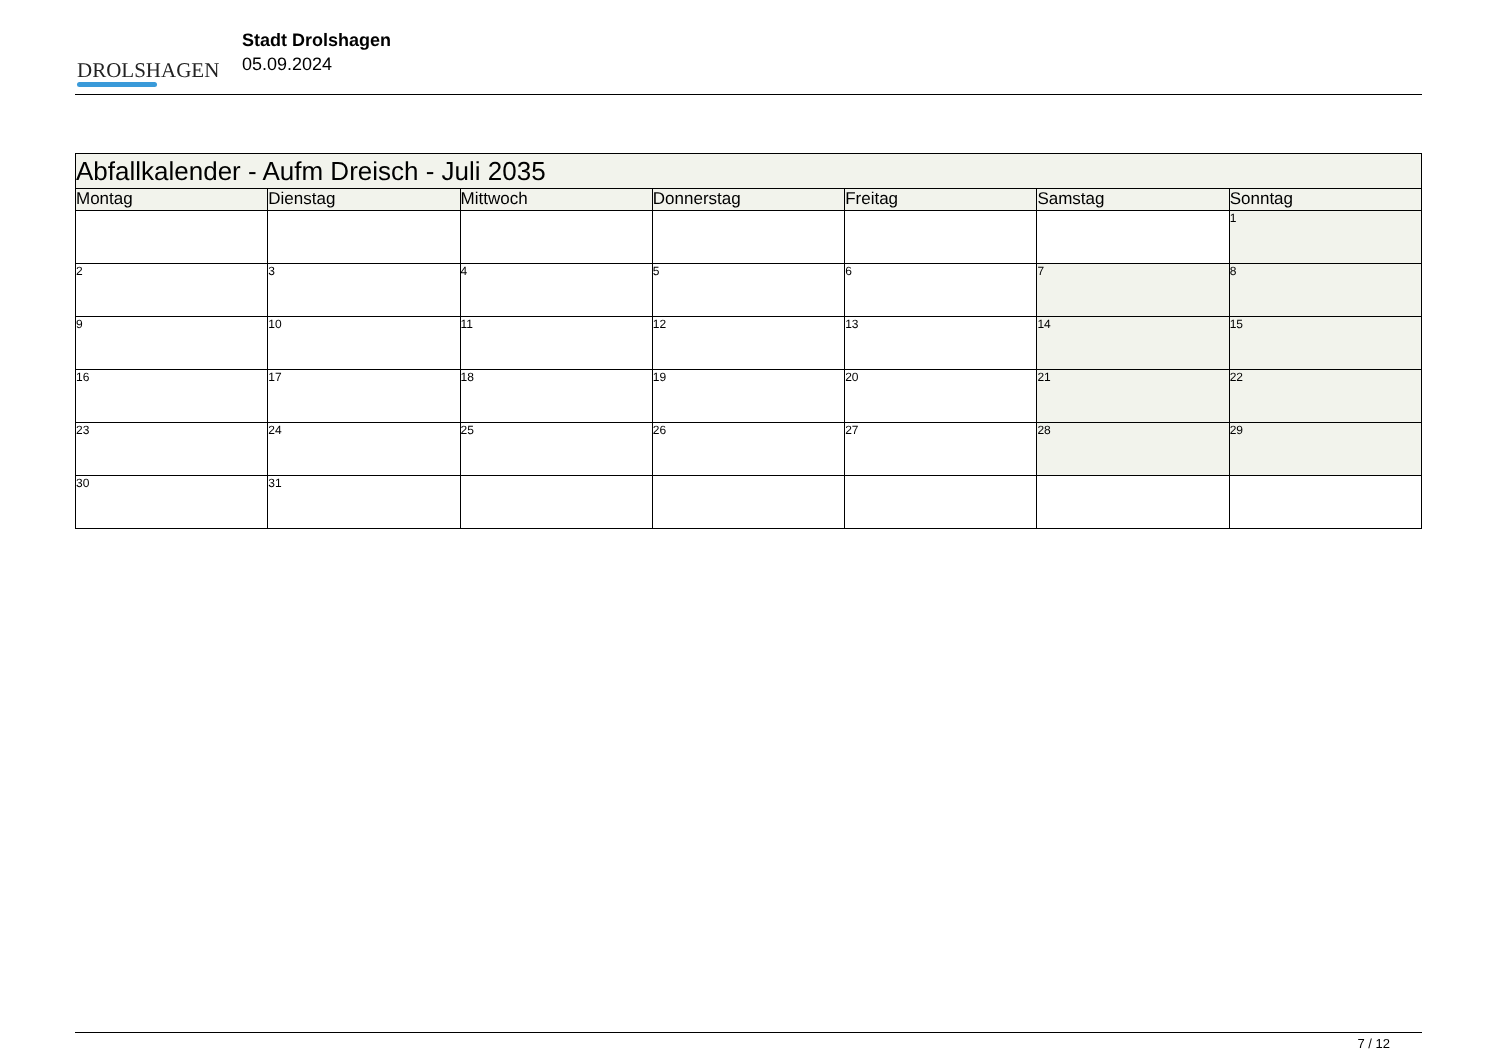DROLSHAGEN
Stadt Drolshagen
05.09.2024
| Abfallkalender - Aufm Dreisch - Juli 2035 | | | | | | |
| --- | --- | --- | --- | --- | --- | --- |
| Montag | Dienstag | Mittwoch | Donnerstag | Freitag | Samstag | Sonntag |
| | | | | | | 1 |
| 2 | 3 | 4 | 5 | 6 | 7 | 8 |
| 9 | 10 | 11 | 12 | 13 | 14 | 15 |
| 16 | 17 | 18 | 19 | 20 | 21 | 22 |
| 23 | 24 | 25 | 26 | 27 | 28 | 29 |
| 30 | 31 | | | | | |
7 / 12